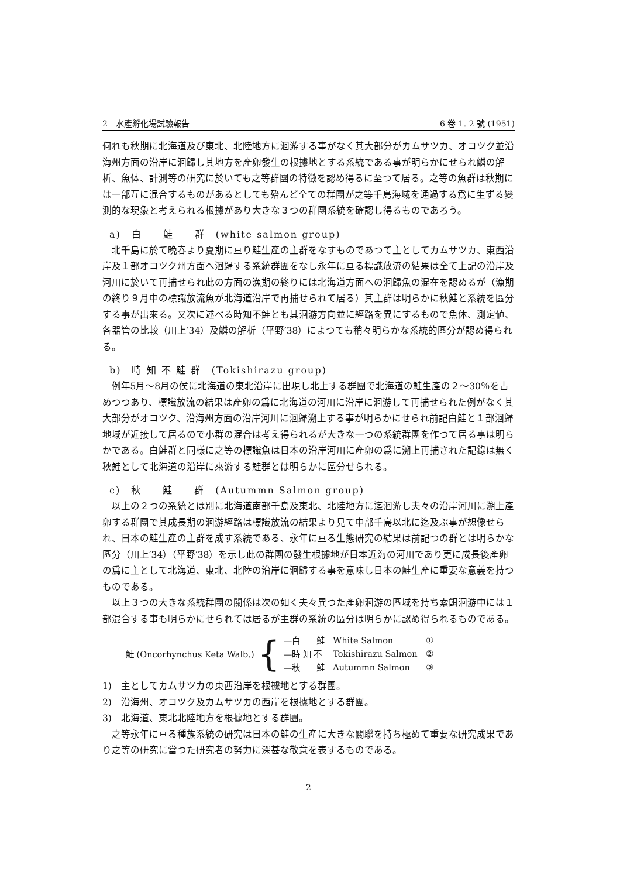2　水產孵化場試驗報告 6 卷 1. 2 號 (1951)
何れも秋期に北海道及び東北、北陸地方に洄游する事がなく其大部分がカムサツカ、オコツク並沿海州方面の沿岸に洄歸し其地方を產卵發生の根據地とする系統である事が明らかにせられ鱗の解析、魚体、計測等の研究に於いても之等群團の特徵を認め得るに至つて居る。之等の魚群は秋期には一部互に混合するものがあるとしても殆んど全ての群團が之等千島海域を通過する爲に生ずる變測的な現象と考えられる根據があり大きな３つの群團系統を確認し得るものであろう。
a)　白　　鮭　　群　(white salmon group)
北千島に於て晩春より夏期に亘り鮭生產の主群をなすものであつて主としてカムサツカ、東西沿岸及１部オコツク州方面へ洄歸する系統群團をなし永年に亘る標識放流の結果は全て上記の沿岸及河川に於いて再捕せられ此の方面の漁期の終りには北海道方面への洄歸魚の混在を認めるが（漁期の終り９月中の標識放流魚が北海道沿岸で再捕せられて居る）其主群は明らかに秋鮭と系統を區分する事が出來る。又次に述べる時知不鮭とも其洄游方向並に經路を異にするもので魚体、測定値、各器管の比較（川上′34）及鱗の解析（平野′38）によつても稍々明らかな系統的區分が認め得られる。
b)　時 知 不 鮭 群　(Tokishirazu group)
例年5月～8月の侯に北海道の東北沿岸に出現し北上する群團で北海道の鮭生產の２～30％を占めつつあり、標識放流の結果は產卵の爲に北海道の河川に沿岸に洄游して再捕せられた例がなく其大部分がオコツク、沿海州方面の沿岸河川に洄歸溯上する事が明らかにせられ前記白鮭と１部洄歸地域が近接して居るので小群の混合は考え得られるが大きな一つの系統群團を作つて居る事は明らかである。白鮭群と同樣に之等の標識魚は日本の沿岸河川に產卵の爲に溯上再捕された記錄は無く秋鮭として北海道の沿岸に來游する鮭群とは明らかに區分せられる。
c)　秋　　鮭　　群　(Autummn Salmon group)
以上の２つの系統とは別に北海道南部千島及東北、北陸地方に迄洄游し夫々の沿岸河川に溯上產卵する群團で其成長期の洄游經路は標識放流の結果より見て中部千島以北に迄及ぶ事が想像せられ、日本の鮭生產の主群を成す系統である、永年に亘る生態研究の結果は前記つの群とは明らかな區分（川上′34）（平野′38）を示し此の群團の發生根據地が日本近海の河川であり更に成長後產卵の爲に主として北海道、東北、北陸の沿岸に洄歸する事を意味し日本の鮭生產に重要な意義を持つものである。
以上３つの大きな系統群團の關係は次の如く夫々異つた產卵洄游の區域を持ち索餌洄游中には１部混合する事も明らかにせられては居るが主群の系統の區分は明らかに認め得られるものである。
鮭 (Oncorhynchus Keta Walb.) {
| —白 鮭 | White Salmon | ① |
| —時 知 不 | Tokishirazu Salmon | ② |
| —秋 鮭 | Autummn Salmon | ③ |
1)　主としてカムサツカの東西沿岸を根據地とする群團。
2)　沿海州、オコツク及カムサツカの西岸を根據地とする群團。
3)　北海道、東北北陸地方を根據地とする群團。
之等永年に亘る種族系統の研究は日本の鮭の生產に大きな關聯を持ち極めて重要な研究成果であり之等の研究に當つた研究者の努力に深甚な敬意を表するものである。
2